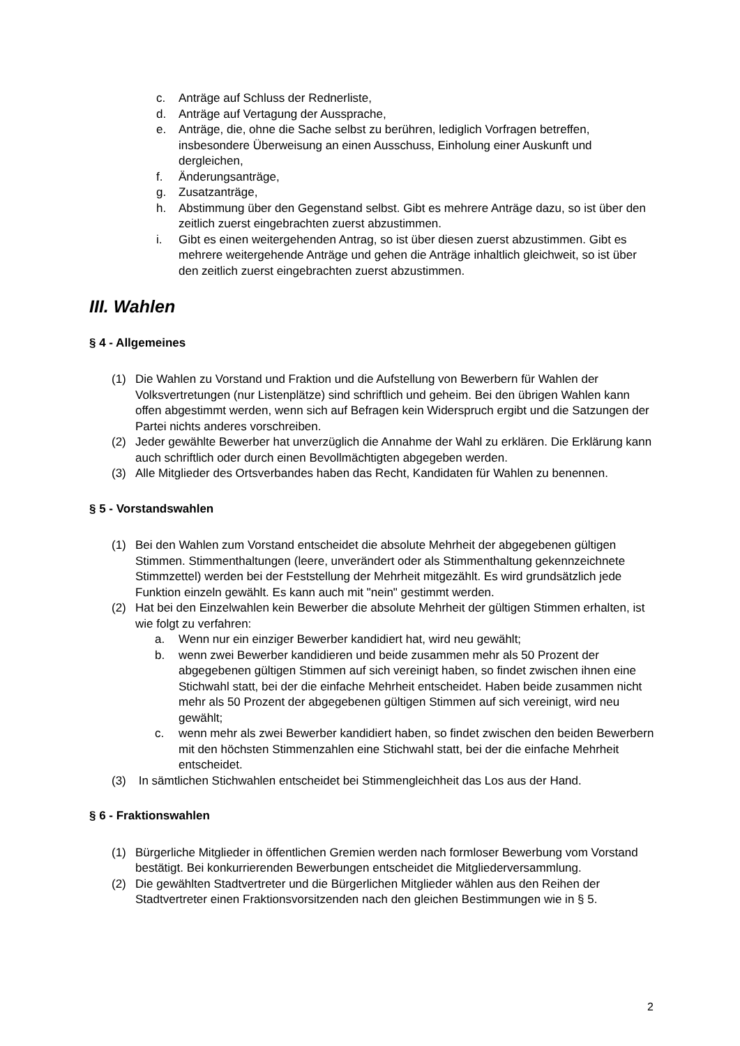c. Anträge auf Schluss der Rednerliste,
d. Anträge auf Vertagung der Aussprache,
e. Anträge, die, ohne die Sache selbst zu berühren, lediglich Vorfragen betreffen, insbesondere Überweisung an einen Ausschuss, Einholung einer Auskunft und dergleichen,
f. Änderungsanträge,
g. Zusatzanträge,
h. Abstimmung über den Gegenstand selbst. Gibt es mehrere Anträge dazu, so ist über den zeitlich zuerst eingebrachten zuerst abzustimmen.
i. Gibt es einen weitergehenden Antrag, so ist über diesen zuerst abzustimmen. Gibt es mehrere weitergehende Anträge und gehen die Anträge inhaltlich gleichweit, so ist über den zeitlich zuerst eingebrachten zuerst abzustimmen.
III. Wahlen
§ 4 - Allgemeines
(1) Die Wahlen zu Vorstand und Fraktion und die Aufstellung von Bewerbern für Wahlen der Volksvertretungen (nur Listenplätze) sind schriftlich und geheim. Bei den übrigen Wahlen kann offen abgestimmt werden, wenn sich auf Befragen kein Widerspruch ergibt und die Satzungen der Partei nichts anderes vorschreiben.
(2) Jeder gewählte Bewerber hat unverzüglich die Annahme der Wahl zu erklären. Die Erklärung kann auch schriftlich oder durch einen Bevollmächtigten abgegeben werden.
(3) Alle Mitglieder des Ortsverbandes haben das Recht, Kandidaten für Wahlen zu benennen.
§ 5 - Vorstandswahlen
(1) Bei den Wahlen zum Vorstand entscheidet die absolute Mehrheit der abgegebenen gültigen Stimmen. Stimmenthaltungen (leere, unverändert oder als Stimmenthaltung gekennzeichnete Stimmzettel) werden bei der Feststellung der Mehrheit mitgezählt. Es wird grundsätzlich jede Funktion einzeln gewählt. Es kann auch mit "nein" gestimmt werden.
(2) Hat bei den Einzelwahlen kein Bewerber die absolute Mehrheit der gültigen Stimmen erhalten, ist wie folgt zu verfahren:
a. Wenn nur ein einziger Bewerber kandidiert hat, wird neu gewählt;
b. wenn zwei Bewerber kandidieren und beide zusammen mehr als 50 Prozent der abgegebenen gültigen Stimmen auf sich vereinigt haben, so findet zwischen ihnen eine Stichwahl statt, bei der die einfache Mehrheit entscheidet. Haben beide zusammen nicht mehr als 50 Prozent der abgegebenen gültigen Stimmen auf sich vereinigt, wird neu gewählt;
c. wenn mehr als zwei Bewerber kandidiert haben, so findet zwischen den beiden Bewerbern mit den höchsten Stimmenzahlen eine Stichwahl statt, bei der die einfache Mehrheit entscheidet.
(3) In sämtlichen Stichwahlen entscheidet bei Stimmengleichheit das Los aus der Hand.
§ 6 - Fraktionswahlen
(1) Bürgerliche Mitglieder in öffentlichen Gremien werden nach formloser Bewerbung vom Vorstand bestätigt. Bei konkurrierenden Bewerbungen entscheidet die Mitgliederversammlung.
(2) Die gewählten Stadtvertreter und die Bürgerlichen Mitglieder wählen aus den Reihen der Stadtvertreter einen Fraktionsvorsitzenden nach den gleichen Bestimmungen wie in § 5.
2